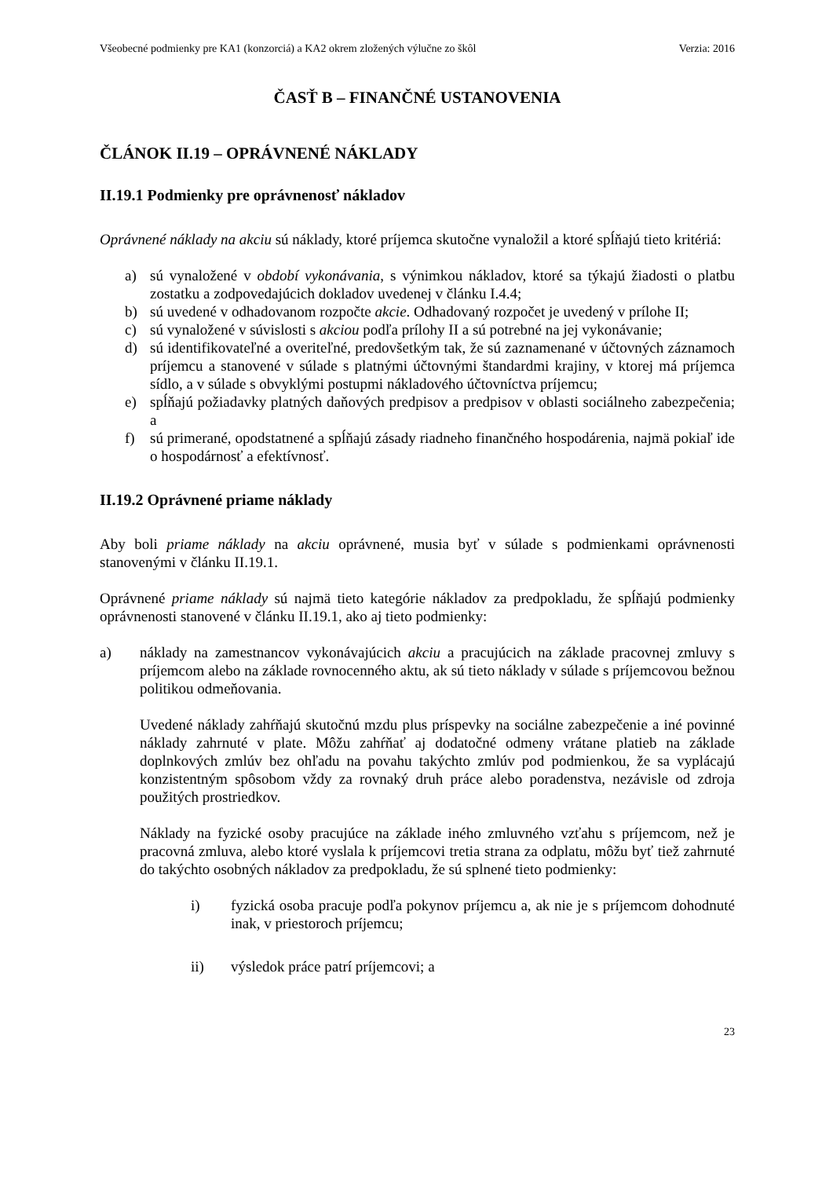Všeobecné podmienky pre KA1 (konzorciá) a KA2 okrem zložených výlučne zo škôl Verzia: 2016
ČASŤ B – FINANČNÉ USTANOVENIA
ČLÁNOK II.19 – OPRÁVNENÉ NÁKLADY
II.19.1 Podmienky pre oprávnenosť nákladov
Oprávnené náklady na akciu sú náklady, ktoré príjemca skutočne vynaložil a ktoré spĺňajú tieto kritériá:
a) sú vynaložené v období vykonávania, s výnimkou nákladov, ktoré sa týkajú žiadosti o platbu zostatku a zodpovedajúcich dokladov uvedenej v článku I.4.4;
b) sú uvedené v odhadovanom rozpočte akcie. Odhadovaný rozpočet je uvedený v prílohe II;
c) sú vynaložené v súvislosti s akciou podľa prílohy II a sú potrebné na jej vykonávanie;
d) sú identifikovateľné a overiteľné, predovšetkým tak, že sú zaznamenané v účtovných záznamoch príjemcu a stanovené v súlade s platnými účtovnými štandardmi krajiny, v ktorej má príjemca sídlo, a v súlade s obvyklými postupmi nákladového účtovníctva príjemcu;
e) spĺňajú požiadavky platných daňových predpisov a predpisov v oblasti sociálneho zabezpečenia; a
f) sú primerané, opodstatnené a spĺňajú zásady riadneho finančného hospodárenia, najmä pokiaľ ide o hospodárnosť a efektívnosť.
II.19.2 Oprávnené priame náklady
Aby boli priame náklady na akciu oprávnené, musia byť v súlade s podmienkami oprávnenosti stanovenými v článku II.19.1.
Oprávnené priame náklady sú najmä tieto kategórie nákladov za predpokladu, že spĺňajú podmienky oprávnenosti stanovené v článku II.19.1, ako aj tieto podmienky:
a) náklady na zamestnancov vykonávajúcich akciu a pracujúcich na základe pracovnej zmluvy s príjemcom alebo na základe rovnocenného aktu, ak sú tieto náklady v súlade s príjemcovou bežnou politikou odmeňovania.
Uvedené náklady zahŕňajú skutočnú mzdu plus príspevky na sociálne zabezpečenie a iné povinné náklady zahrnuté v plate. Môžu zahŕňať aj dodatočné odmeny vrátane platieb na základe doplnkových zmlúv bez ohľadu na povahu takýchto zmlúv pod podmienkou, že sa vyplácajú konzistentným spôsobom vždy za rovnaký druh práce alebo poradenstva, nezávisle od zdroja použitých prostriedkov.
Náklady na fyzické osoby pracujúce na základe iného zmluvného vzťahu s príjemcom, než je pracovná zmluva, alebo ktoré vyslala k príjemcovi tretia strana za odplatu, môžu byť tiež zahrnuté do takýchto osobných nákladov za predpokladu, že sú splnené tieto podmienky:
i) fyzická osoba pracuje podľa pokynov príjemcu a, ak nie je s príjemcom dohodnuté inak, v priestoroch príjemcu;
ii) výsledok práce patrí príjemcovi; a
23